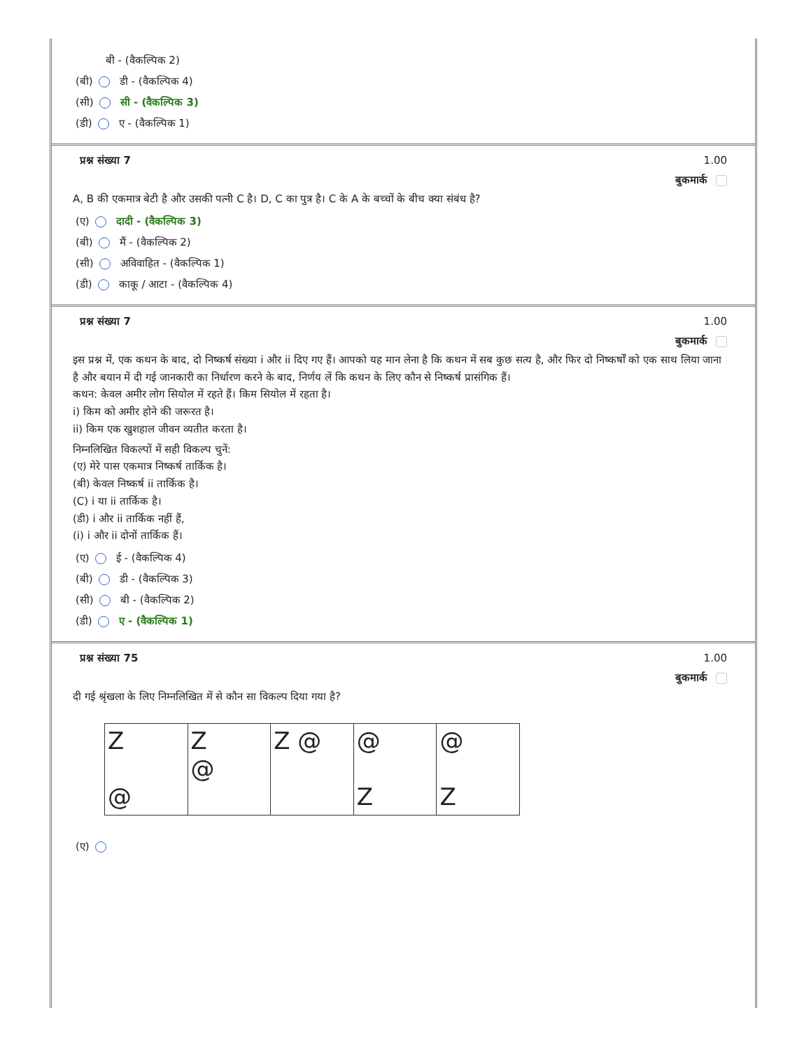बी - (वैकल्पिक 2)
(बी) डी - (वैकल्पिक 4)
(सी) सी - (वैकल्पिक 3)
(डी) ए - (वैकल्पिक 1)
प्रश्न संख्या 7 1.00
बुकमार्क
A, B की एकमात्र बेटी है और उसकी पत्नी C है। D, C का पुत्र है। C के A के बच्चों के बीच क्या संबंध है?
(ए) दादी - (वैकल्पिक 3)
(बी) मैं - (वैकल्पिक 2)
(सी) अविवाहित - (वैकल्पिक 1)
(डी) काकू / आटा - (वैकल्पिक 4)
प्रश्न संख्या 7 1.00
बुकमार्क
इस प्रश्न में, एक कथन के बाद, दो निष्कर्ष संख्या i और ii दिए गए हैं। आपको यह मान लेना है कि कथन में सब कुछ सत्य है, और फिर दो निष्कर्षों को एक साथ लिया जाना है और बयान में दी गई जानकारी का निर्धारण करने के बाद, निर्णय लें कि कथन के लिए कौन से निष्कर्ष प्रासंगिक हैं।
कथन: केवल अमीर लोग सियोल में रहते हैं। किम सियोल में रहता है।
i) किम को अमीर होने की जरूरत है।
ii) किम एक खुशहाल जीवन व्यतीत करता है।
निम्नलिखित विकल्पों में सही विकल्प चुनें:
(ए) मेरे पास एकमात्र निष्कर्ष तार्किक है।
(बी) केवल निष्कर्ष ii तार्किक है।
(C) i या ii तार्किक है।
(डी) i और ii तार्किक नहीं हैं,
(i) i और ii दोनों तार्किक हैं।
(ए) ई - (वैकल्पिक 4)
(बी) डी - (वैकल्पिक 3)
(सी) बी - (वैकल्पिक 2)
(डी) ए - (वैकल्पिक 1)
प्रश्न संख्या 75 1.00
बुकमार्क
दी गई श्रृंखला के लिए निम्नलिखित में से कौन सा विकल्प दिया गया है?
Z
@
Z
@
Z @ @
Z
@
Z
(ए)